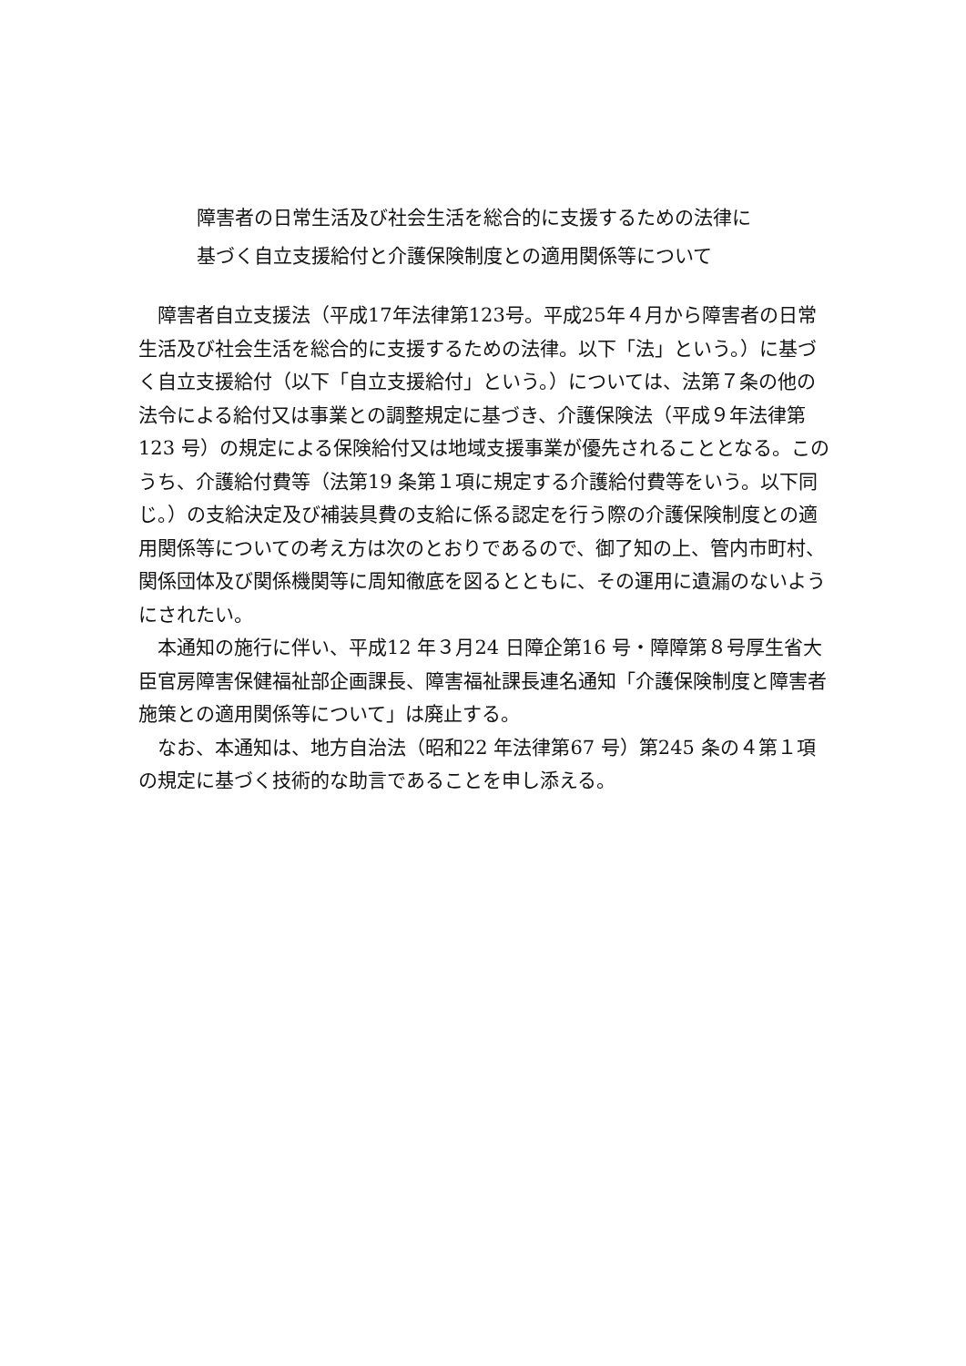障害者の日常生活及び社会生活を総合的に支援するための法律に
基づく自立支援給付と介護保険制度との適用関係等について
障害者自立支援法（平成17年法律第123号。平成25年４月から障害者の日常生活及び社会生活を総合的に支援するための法律。以下「法」という。）に基づく自立支援給付（以下「自立支援給付」という。）については、法第７条の他の法令による給付又は事業との調整規定に基づき、介護保険法（平成９年法律第123 号）の規定による保険給付又は地域支援事業が優先されることとなる。このうち、介護給付費等（法第19 条第１項に規定する介護給付費等をいう。以下同じ。）の支給決定及び補装具費の支給に係る認定を行う際の介護保険制度との適用関係等についての考え方は次のとおりであるので、御了知の上、管内市町村、関係団体及び関係機関等に周知徹底を図るとともに、その運用に遺漏のないようにされたい。
本通知の施行に伴い、平成12 年３月24 日障企第16 号・障障第８号厚生省大臣官房障害保健福祉部企画課長、障害福祉課長連名通知「介護保険制度と障害者施策との適用関係等について」は廃止する。
なお、本通知は、地方自治法（昭和22 年法律第67 号）第245 条の４第１項の規定に基づく技術的な助言であることを申し添える。